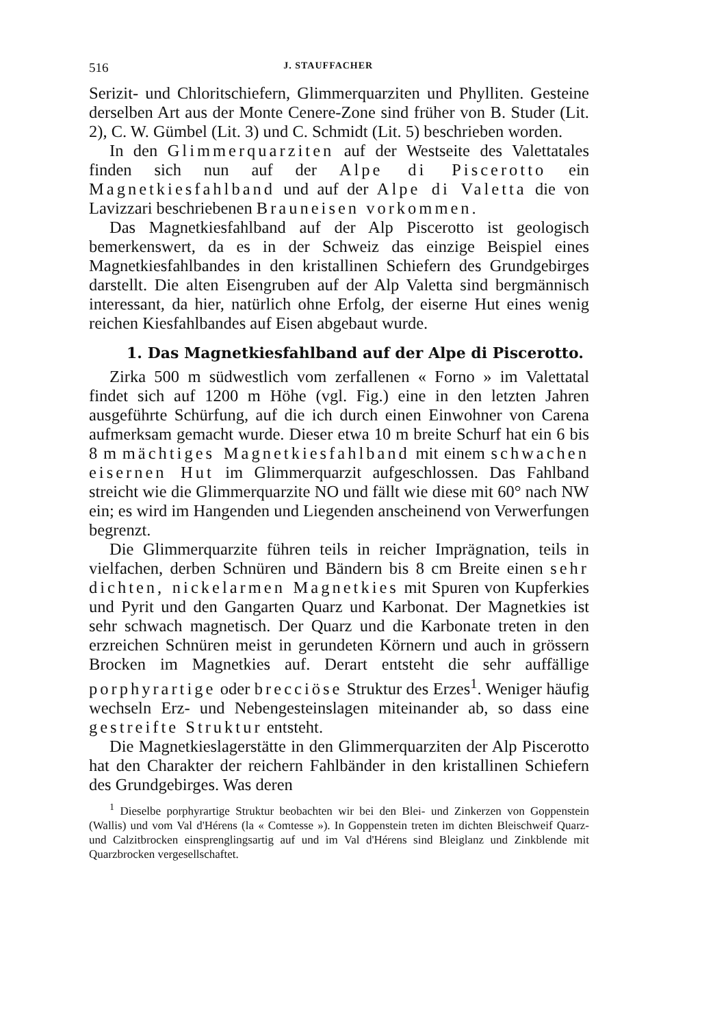516 J. STAUFFACHER
Serizit- und Chloritschiefern, Glimmerquarziten und Phylliten. Gesteine derselben Art aus der Monte Cenere-Zone sind früher von B. Studer (Lit. 2), C. W. Gümbel (Lit. 3) und C. Schmidt (Lit. 5) beschrieben worden.
In den Glimmerquarziten auf der Westseite des Valettatales finden sich nun auf der Alpe di Piscerotto ein Magnetkiesfahlband und auf der Alpe di Valetta die von Lavizzari beschriebenen Brauneisen vorkommen.
Das Magnetkiesfahlband auf der Alp Piscerotto ist geologisch bemerkenswert, da es in der Schweiz das einzige Beispiel eines Magnetkiesfahlbandes in den kristallinen Schiefern des Grundgebirges darstellt. Die alten Eisengruben auf der Alp Valetta sind bergmännisch interessant, da hier, natürlich ohne Erfolg, der eiserne Hut eines wenig reichen Kiesfahlbandes auf Eisen abgebaut wurde.
1. Das Magnetkiesfahlband auf der Alpe di Piscerotto.
Zirka 500 m südwestlich vom zerfallenen « Forno » im Valettatal findet sich auf 1200 m Höhe (vgl. Fig.) eine in den letzten Jahren ausgeführte Schürfung, auf die ich durch einen Einwohner von Carena aufmerksam gemacht wurde. Dieser etwa 10 m breite Schurf hat ein 6 bis 8 m mächtiges Magnetkiesfahlband mit einem schwachen eisernen Hut im Glimmerquarzit aufgeschlossen. Das Fahlband streicht wie die Glimmerquarzite NO und fällt wie diese mit 60° nach NW ein; es wird im Hangenden und Liegenden anscheinend von Verwerfungen begrenzt.
Die Glimmerquarzite führen teils in reicher Imprägnation, teils in vielfachen, derben Schnüren und Bändern bis 8 cm Breite einen sehr dichten, nickelarmen Magnetkies mit Spuren von Kupferkies und Pyrit und den Gangarten Quarz und Karbonat. Der Magnetkies ist sehr schwach magnetisch. Der Quarz und die Karbonate treten in den erzreichen Schnüren meist in gerundeten Körnern und auch in grössern Brocken im Magnetkies auf. Derart entsteht die sehr auffällige porphyrartige oder brecciöse Struktur des Erzes<sup>1</sup>. Weniger häufig wechseln Erz- und Nebengesteinslagen miteinander ab, so dass eine gestreifte Struktur entsteht.
Die Magnetkieslagerstätte in den Glimmerquarziten der Alp Piscerotto hat den Charakter der reichern Fahlbänder in den kristallinen Schiefern des Grundgebirges. Was deren
<sup>1</sup> Dieselbe porphyrartige Struktur beobachten wir bei den Blei- und Zinkerzen von Goppenstein (Wallis) und vom Val d'Hérens (la « Comtesse »). In Goppenstein treten im dichten Bleischweif Quarz- und Calzitbrocken einsprenglingsartig auf und im Val d'Hérens sind Bleiglanz und Zinkblende mit Quarzbrocken vergesellschaftet.